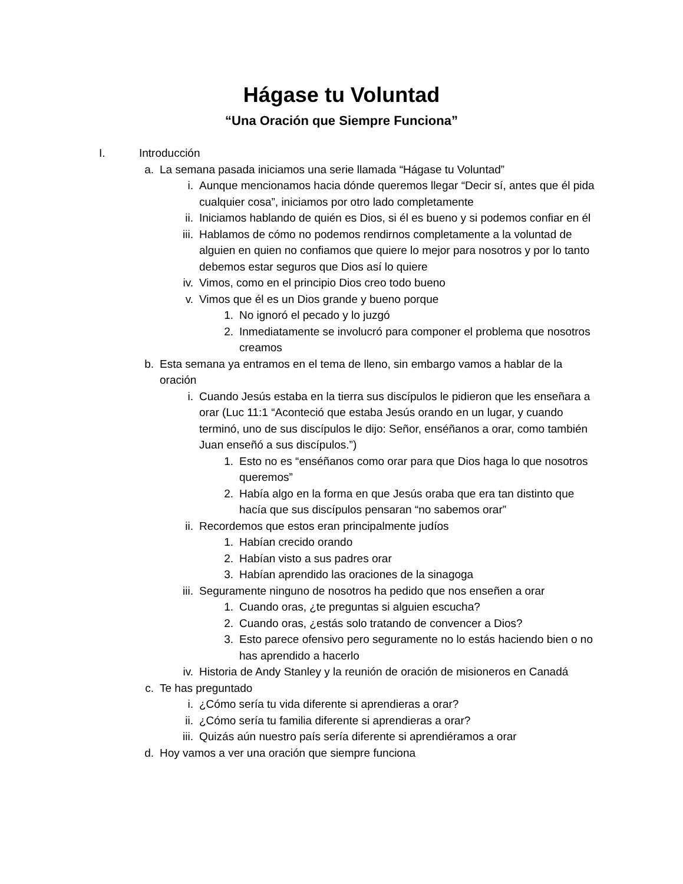Hágase tu Voluntad
“Una Oración que Siempre Funciona”
I. Introducción
a. La semana pasada iniciamos una serie llamada “Hágase tu Voluntad”
i. Aunque mencionamos hacia dónde queremos llegar “Decir sí, antes que él pida cualquier cosa”, iniciamos por otro lado completamente
ii. Iniciamos hablando de quién es Dios, si él es bueno y si podemos confiar en él
iii. Hablamos de cómo no podemos rendirnos completamente a la voluntad de alguien en quien no confiamos que quiere lo mejor para nosotros y por lo tanto debemos estar seguros que Dios así lo quiere
iv. Vimos, como en el principio Dios creo todo bueno
v. Vimos que él es un Dios grande y bueno porque
1. No ignoró el pecado y lo juzgó
2. Inmediatamente se involucró para componer el problema que nosotros creamos
b. Esta semana ya entramos en el tema de lleno, sin embargo vamos a hablar de la oración
i. Cuando Jesús estaba en la tierra sus discípulos le pidieron que les enseñara a orar (Luc 11:1 “Aconteció que estaba Jesús orando en un lugar, y cuando terminó, uno de sus discípulos le dijo: Señor, enséñanos a orar, como también Juan enseñó a sus discípulos.”)
1. Esto no es “enséñanos como orar para que Dios haga lo que nosotros queremos”
2. Había algo en la forma en que Jesús oraba que era tan distinto que hacía que sus discípulos pensaran “no sabemos orar”
ii. Recordemos que estos eran principalmente judíos
1. Habían crecido orando
2. Habían visto a sus padres orar
3. Habían aprendido las oraciones de la sinagoga
iii. Seguramente ninguno de nosotros ha pedido que nos enseñen a orar
1. Cuando oras, ¿te preguntas si alguien escucha?
2. Cuando oras, ¿estás solo tratando de convencer a Dios?
3. Esto parece ofensivo pero seguramente no lo estás haciendo bien o no has aprendido a hacerlo
iv. Historia de Andy Stanley y la reunión de oración de misioneros en Canadá
c. Te has preguntado
i. ¿Cómo sería tu vida diferente si aprendieras a orar?
ii. ¿Cómo sería tu familia diferente si aprendieras a orar?
iii. Quizás aún nuestro país sería diferente si aprendiéramos a orar
d. Hoy vamos a ver una oración que siempre funciona